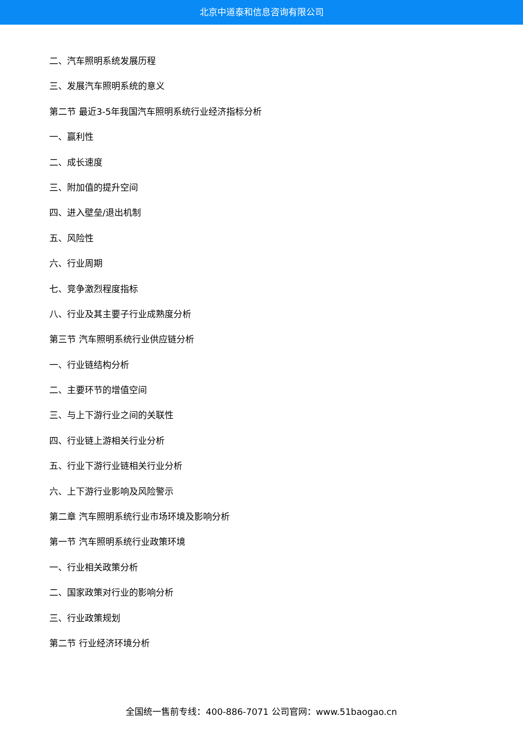北京中道泰和信息咨询有限公司
二、汽车照明系统发展历程
三、发展汽车照明系统的意义
第二节 最近3-5年我国汽车照明系统行业经济指标分析
一、赢利性
二、成长速度
三、附加值的提升空间
四、进入壁垒/退出机制
五、风险性
六、行业周期
七、竞争激烈程度指标
八、行业及其主要子行业成熟度分析
第三节 汽车照明系统行业供应链分析
一、行业链结构分析
二、主要环节的增值空间
三、与上下游行业之间的关联性
四、行业链上游相关行业分析
五、行业下游行业链相关行业分析
六、上下游行业影响及风险警示
第二章 汽车照明系统行业市场环境及影响分析
第一节 汽车照明系统行业政策环境
一、行业相关政策分析
二、国家政策对行业的影响分析
三、行业政策规划
第二节 行业经济环境分析
全国统一售前专线：400-886-7071 公司官网：www.51baogao.cn